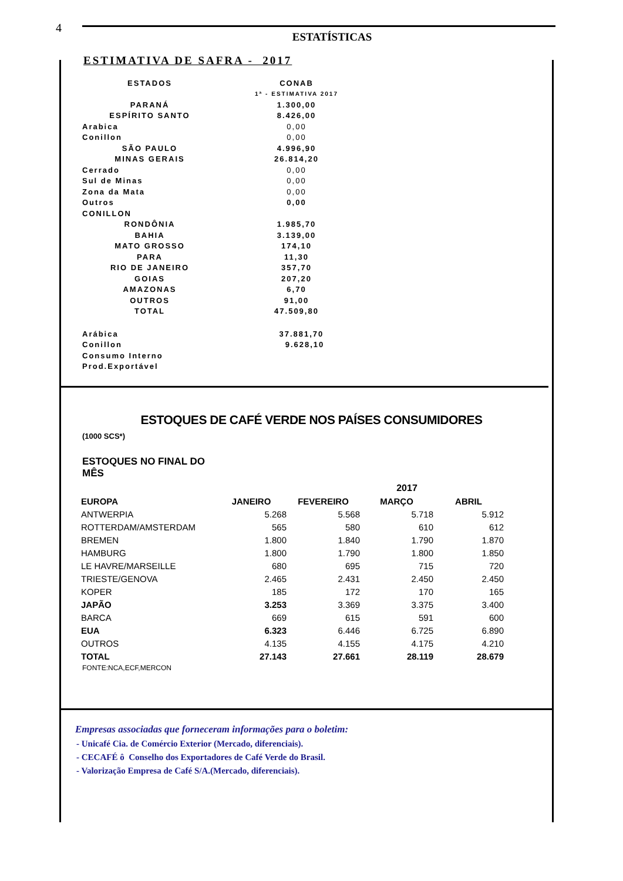4
ESTATÍSTICAS
ESTIMATIVA DE SAFRA - 2017
| ESTADOS | CONAB |
| | 1ª - ESTIMATIVA 2017 |
| PARANÁ | 1.300,00 |
| ESPÍRITO SANTO | 8.426,00 |
| Arabica | 0,00 |
| Conillon | 0,00 |
| SÃO PAULO | 4.996,90 |
| MINAS GERAIS | 26.814,20 |
| Cerrado | 0,00 |
| Sul de Minas | 0,00 |
| Zona da Mata | 0,00 |
| Outros | 0,00 |
| CONILLON | |
| RONDÔNIA | 1.985,70 |
| BAHIA | 3.139,00 |
| MATO GROSSO | 174,10 |
| PARA | 11,30 |
| RIO DE JANEIRO | 357,70 |
| GOIAS | 207,20 |
| AMAZONAS | 6,70 |
| OUTROS | 91,00 |
| TOTAL | 47.509,80 |
| Arábica | 37.881,70 |
| Conillon | 9.628,10 |
| Consumo Interno | |
| Prod.Exportável | |
ESTOQUES DE CAFÉ VERDE NOS PAÍSES CONSUMIDORES
(1000 SCS*)
ESTOQUES NO FINAL DO MÊS
| | 2017 | | | |
| --- | --- | --- | --- | --- |
| EUROPA | JANEIRO | FEVEREIRO | MARÇO | ABRIL |
| ANTWERPIA | 5.268 | 5.568 | 5.718 | 5.912 |
| ROTTERDAM/AMSTERDAM | 565 | 580 | 610 | 612 |
| BREMEN | 1.800 | 1.840 | 1.790 | 1.870 |
| HAMBURG | 1.800 | 1.790 | 1.800 | 1.850 |
| LE HAVRE/MARSEILLE | 680 | 695 | 715 | 720 |
| TRIESTE/GENOVA | 2.465 | 2.431 | 2.450 | 2.450 |
| KOPER | 185 | 172 | 170 | 165 |
| JAPÃO | 3.253 | 3.369 | 3.375 | 3.400 |
| BARCA | 669 | 615 | 591 | 600 |
| EUA | 6.323 | 6.446 | 6.725 | 6.890 |
| OUTROS | 4.135 | 4.155 | 4.175 | 4.210 |
| TOTAL | 27.143 | 27.661 | 28.119 | 28.679 |
FONTE:NCA,ECF,MERCON
Empresas associadas que forneceram informações para o boletim:
- Unicafé Cia. de Comércio Exterior (Mercado, diferenciais).
- CECAFÉ ô Conselho dos Exportadores de Café Verde do Brasil.
- Valorização Empresa de Café S/A.(Mercado, diferenciais).